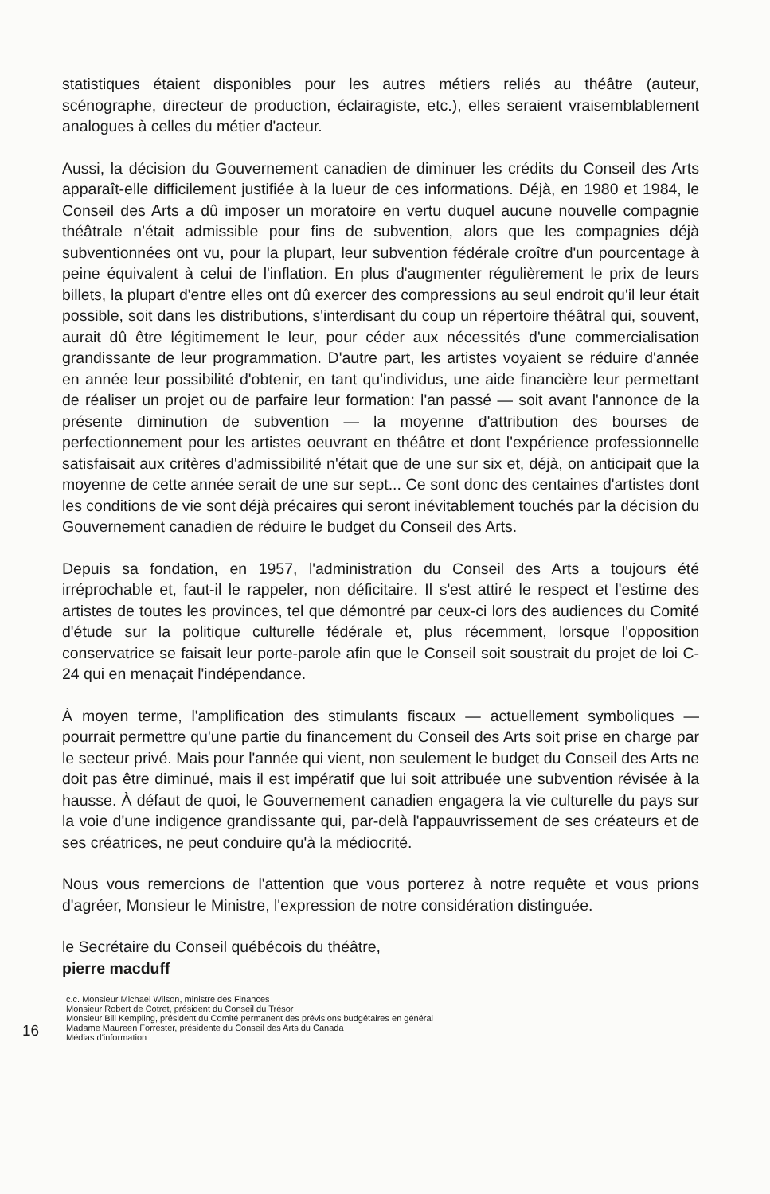statistiques étaient disponibles pour les autres métiers reliés au théâtre (auteur, scénographe, directeur de production, éclairagiste, etc.), elles seraient vraisemblablement analogues à celles du métier d'acteur.
Aussi, la décision du Gouvernement canadien de diminuer les crédits du Conseil des Arts apparaît-elle difficilement justifiée à la lueur de ces informations. Déjà, en 1980 et 1984, le Conseil des Arts a dû imposer un moratoire en vertu duquel aucune nouvelle compagnie théâtrale n'était admissible pour fins de subvention, alors que les compagnies déjà subventionnées ont vu, pour la plupart, leur subvention fédérale croître d'un pourcentage à peine équivalent à celui de l'inflation. En plus d'augmenter régulièrement le prix de leurs billets, la plupart d'entre elles ont dû exercer des compressions au seul endroit qu'il leur était possible, soit dans les distributions, s'interdisant du coup un répertoire théâtral qui, souvent, aurait dû être légitimement le leur, pour céder aux nécessités d'une commercialisation grandissante de leur programmation. D'autre part, les artistes voyaient se réduire d'année en année leur possibilité d'obtenir, en tant qu'individus, une aide financière leur permettant de réaliser un projet ou de parfaire leur formation: l'an passé — soit avant l'annonce de la présente diminution de subvention — la moyenne d'attribution des bourses de perfectionnement pour les artistes oeuvrant en théâtre et dont l'expérience professionnelle satisfaisait aux critères d'admissibilité n'était que de une sur six et, déjà, on anticipait que la moyenne de cette année serait de une sur sept... Ce sont donc des centaines d'artistes dont les conditions de vie sont déjà précaires qui seront inévitablement touchés par la décision du Gouvernement canadien de réduire le budget du Conseil des Arts.
Depuis sa fondation, en 1957, l'administration du Conseil des Arts a toujours été irréprochable et, faut-il le rappeler, non déficitaire. Il s'est attiré le respect et l'estime des artistes de toutes les provinces, tel que démontré par ceux-ci lors des audiences du Comité d'étude sur la politique culturelle fédérale et, plus récemment, lorsque l'opposition conservatrice se faisait leur porte-parole afin que le Conseil soit soustrait du projet de loi C-24 qui en menaçait l'indépendance.
À moyen terme, l'amplification des stimulants fiscaux — actuellement symboliques — pourrait permettre qu'une partie du financement du Conseil des Arts soit prise en charge par le secteur privé. Mais pour l'année qui vient, non seulement le budget du Conseil des Arts ne doit pas être diminué, mais il est impératif que lui soit attribuée une subvention révisée à la hausse. À défaut de quoi, le Gouvernement canadien engagera la vie culturelle du pays sur la voie d'une indigence grandissante qui, par-delà l'appauvrissement de ses créateurs et de ses créatrices, ne peut conduire qu'à la médiocrité.
Nous vous remercions de l'attention que vous porterez à notre requête et vous prions d'agréer, Monsieur le Ministre, l'expression de notre considération distinguée.
le Secrétaire du Conseil québécois du théâtre,
pierre macduff
16
c.c. Monsieur Michael Wilson, ministre des Finances
Monsieur Robert de Cotret, président du Conseil du Trésor
Monsieur Bill Kempling, président du Comité permanent des prévisions budgétaires en général
Madame Maureen Forrester, présidente du Conseil des Arts du Canada
Médias d'information